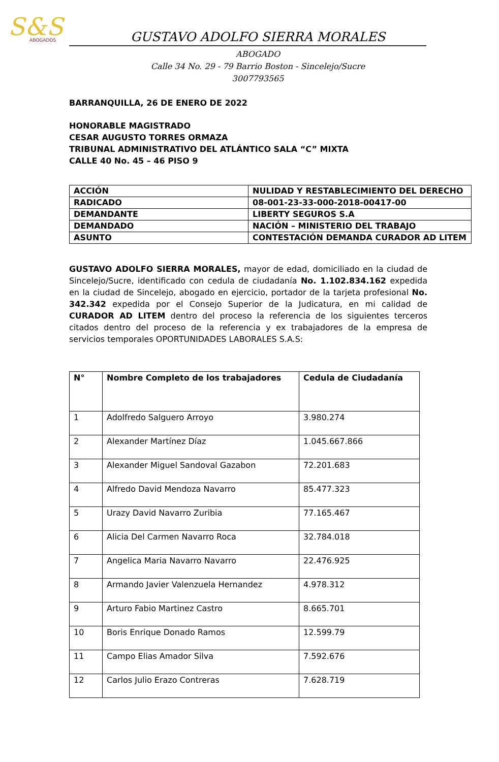S&S
ABOGADOS
GUSTAVO ADOLFO SIERRA MORALES
ABOGADO
Calle 34 No. 29 - 79 Barrio Boston - Sincelejo/Sucre
3007793565
BARRANQUILLA, 26 DE ENERO DE 2022
HONORABLE MAGISTRADO
CESAR AUGUSTO TORRES ORMAZA
TRIBUNAL ADMINISTRATIVO DEL ATLÁNTICO SALA “C” MIXTA
CALLE 40 No. 45 – 46 PISO 9
| ACCIÓN | NULIDAD Y RESTABLECIMIENTO DEL DERECHO |
| RADICADO | 08-001-23-33-000-2018-00417-00 |
| DEMANDANTE | LIBERTY SEGUROS S.A |
| DEMANDADO | NACIÓN – MINISTERIO DEL TRABAJO |
| ASUNTO | CONTESTACIÓN DEMANDA CURADOR AD LITEM |
GUSTAVO ADOLFO SIERRA MORALES, mayor de edad, domiciliado en la ciudad de Sincelejo/Sucre, identificado con cedula de ciudadanía No. 1.102.834.162 expedida en la ciudad de Sincelejo, abogado en ejercicio, portador de la tarjeta profesional No. 342.342 expedida por el Consejo Superior de la Judicatura, en mi calidad de CURADOR AD LITEM dentro del proceso la referencia de los siguientes terceros citados dentro del proceso de la referencia y ex trabajadores de la empresa de servicios temporales OPORTUNIDADES LABORALES S.A.S:
| N° | Nombre Completo de los trabajadores | Cedula de Ciudadanía |
| --- | --- | --- |
| 1 | Adolfredo Salguero Arroyo | 3.980.274 |
| 2 | Alexander Martínez Díaz | 1.045.667.866 |
| 3 | Alexander Miguel Sandoval Gazabon | 72.201.683 |
| 4 | Alfredo David Mendoza Navarro | 85.477.323 |
| 5 | Urazy David Navarro Zuribia | 77.165.467 |
| 6 | Alicia Del Carmen Navarro Roca | 32.784.018 |
| 7 | Angelica Maria Navarro Navarro | 22.476.925 |
| 8 | Armando Javier Valenzuela Hernandez | 4.978.312 |
| 9 | Arturo Fabio Martinez Castro | 8.665.701 |
| 10 | Boris Enrique Donado Ramos | 12.599.79 |
| 11 | Campo Elias Amador Silva | 7.592.676 |
| 12 | Carlos Julio Erazo Contreras | 7.628.719 |